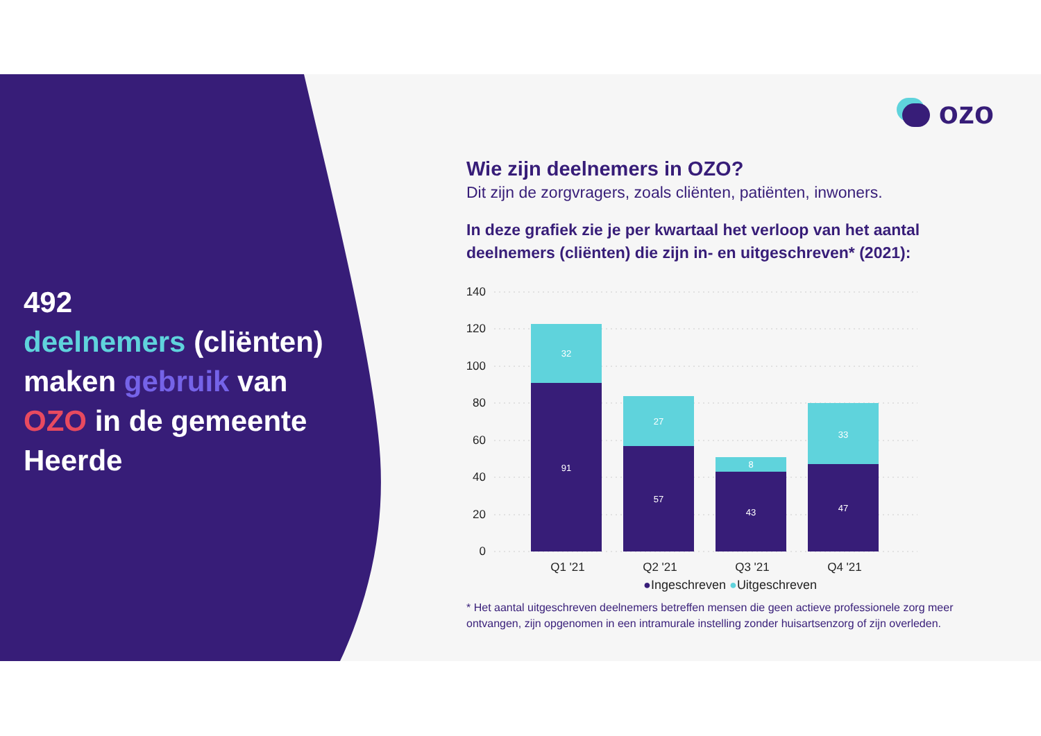ozo
492
deelnemers (cliënten) maken gebruik van OZO in de gemeente Heerde
Wie zijn deelnemers in OZO?
Dit zijn de zorgvragers, zoals cliënten, patiënten, inwoners.
In deze grafiek zie je per kwartaal het verloop van het aantal deelnemers (cliënten) die zijn in- en uitgeschreven* (2021):
140
120
100
80
60
40
20
0
91
32
57
27
43
8
47
33
Q1 '21
Q2 '21
Q3 '21
Q4 '21
●Ingeschreven ●Uitgeschreven
* Het aantal uitgeschreven deelnemers betreffen mensen die geen actieve professionele zorg meer ontvangen, zijn opgenomen in een intramurale instelling zonder huisartsenzorg of zijn overleden.